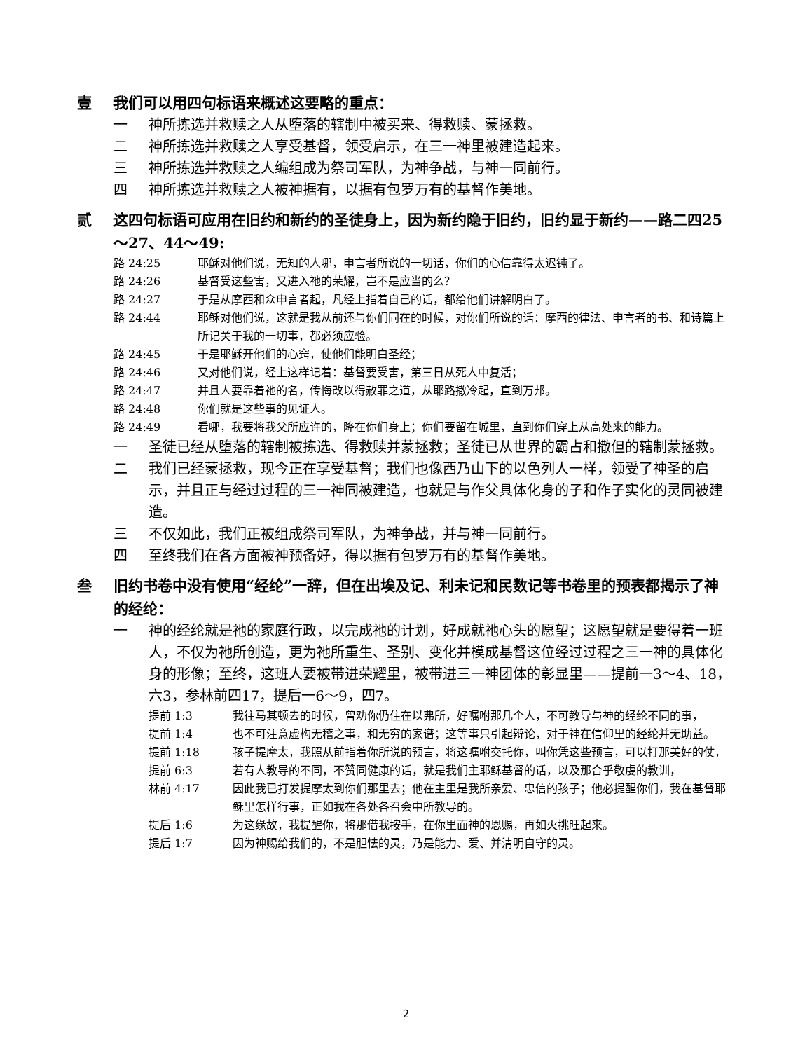壹 我们可以用四句标语来概述这要略的重点：
一 神所拣选并救赎之人从堕落的辖制中被买来、得救赎、蒙拯救。
二 神所拣选并救赎之人享受基督，领受启示，在三一神里被建造起来。
三 神所拣选并救赎之人编组成为祭司军队，为神争战，与神一同前行。
四 神所拣选并救赎之人被神据有，以据有包罗万有的基督作美地。
贰 这四句标语可应用在旧约和新约的圣徒身上，因为新约隐于旧约，旧约显于新约——路二四25～27、44～49:
路 24:25 耶稣对他们说，无知的人哪，申言者所说的一切话，你们的心信靠得太迟钝了。
路 24:26 基督受这些害，又进入祂的荣耀，岂不是应当的么？
路 24:27 于是从摩西和众申言者起，凡经上指着自己的话，都给他们讲解明白了。
路 24:44 耶稣对他们说，这就是我从前还与你们同在的时候，对你们所说的话：摩西的律法、申言者的书、和诗篇上所记关于我的一切事，都必须应验。
路 24:45 于是耶稣开他们的心窍，使他们能明白圣经；
路 24:46 又对他们说，经上这样记着：基督要受害，第三日从死人中复活；
路 24:47 并且人要靠着祂的名，传悔改以得赦罪之道，从耶路撒冷起，直到万邦。
路 24:48 你们就是这些事的见证人。
路 24:49 看哪，我要将我父所应许的，降在你们身上；你们要留在城里，直到你们穿上从高处来的能力。
一 圣徒已经从堕落的辖制被拣选、得救赎并蒙拯救；圣徒已从世界的霸占和撒但的辖制蒙拯救。
二 我们已经蒙拯救，现今正在享受基督；我们也像西乃山下的以色列人一样，领受了神圣的启示，并且正与经过过程的三一神同被建造，也就是与作父具体化身的子和作子实化的灵同被建造。
三 不仅如此，我们正被组成祭司军队，为神争战，并与神一同前行。
四 至终我们在各方面被神预备好，得以据有包罗万有的基督作美地。
叁 旧约书卷中没有使用“经纶”一辞，但在出埃及记、利未记和民数记等书卷里的预表都揭示了神的经纶：
一 神的经纶就是祂的家庭行政，以完成祂的计划，好成就祂心头的愿望；这愿望就是要得着一班人，不仅为祂所创造，更为祂所重生、圣别、变化并模成基督这位经过过程之三一神的具体化身的形像；至终，这班人要被带进荣耀里，被带进三一神团体的彰显里——提前一3～4、18，六3，参林前四17，提后一6～9，四7。
提前 1:3 我往马其顿去的时候，曾劝你仍住在以弗所，好嘱咐那几个人，不可教导与神的经纶不同的事，
提前 1:4 也不可注意虚构无稽之事，和无穷的家谱；这等事只引起辩论，对于神在信仰里的经纶并无助益。
提前 1:18 孩子提摩太，我照从前指着你所说的预言，将这嘱咐交托你，叫你凭这些预言，可以打那美好的仗，
提前 6:3 若有人教导的不同，不赞同健康的话，就是我们主耶稣基督的话，以及那合乎敬虔的教训，
林前 4:17 因此我已打发提摩太到你们那里去；他在主里是我所亲爱、忠信的孩子；他必提醒你们，我在基督耶稣里怎样行事，正如我在各处各召会中所教导的。
提后 1:6 为这缘故，我提醒你，将那借我按手，在你里面神的恩赐，再如火挑旺起来。
提后 1:7 因为神赐给我们的，不是胆怯的灵，乃是能力、爱、并清明自守的灵。
2